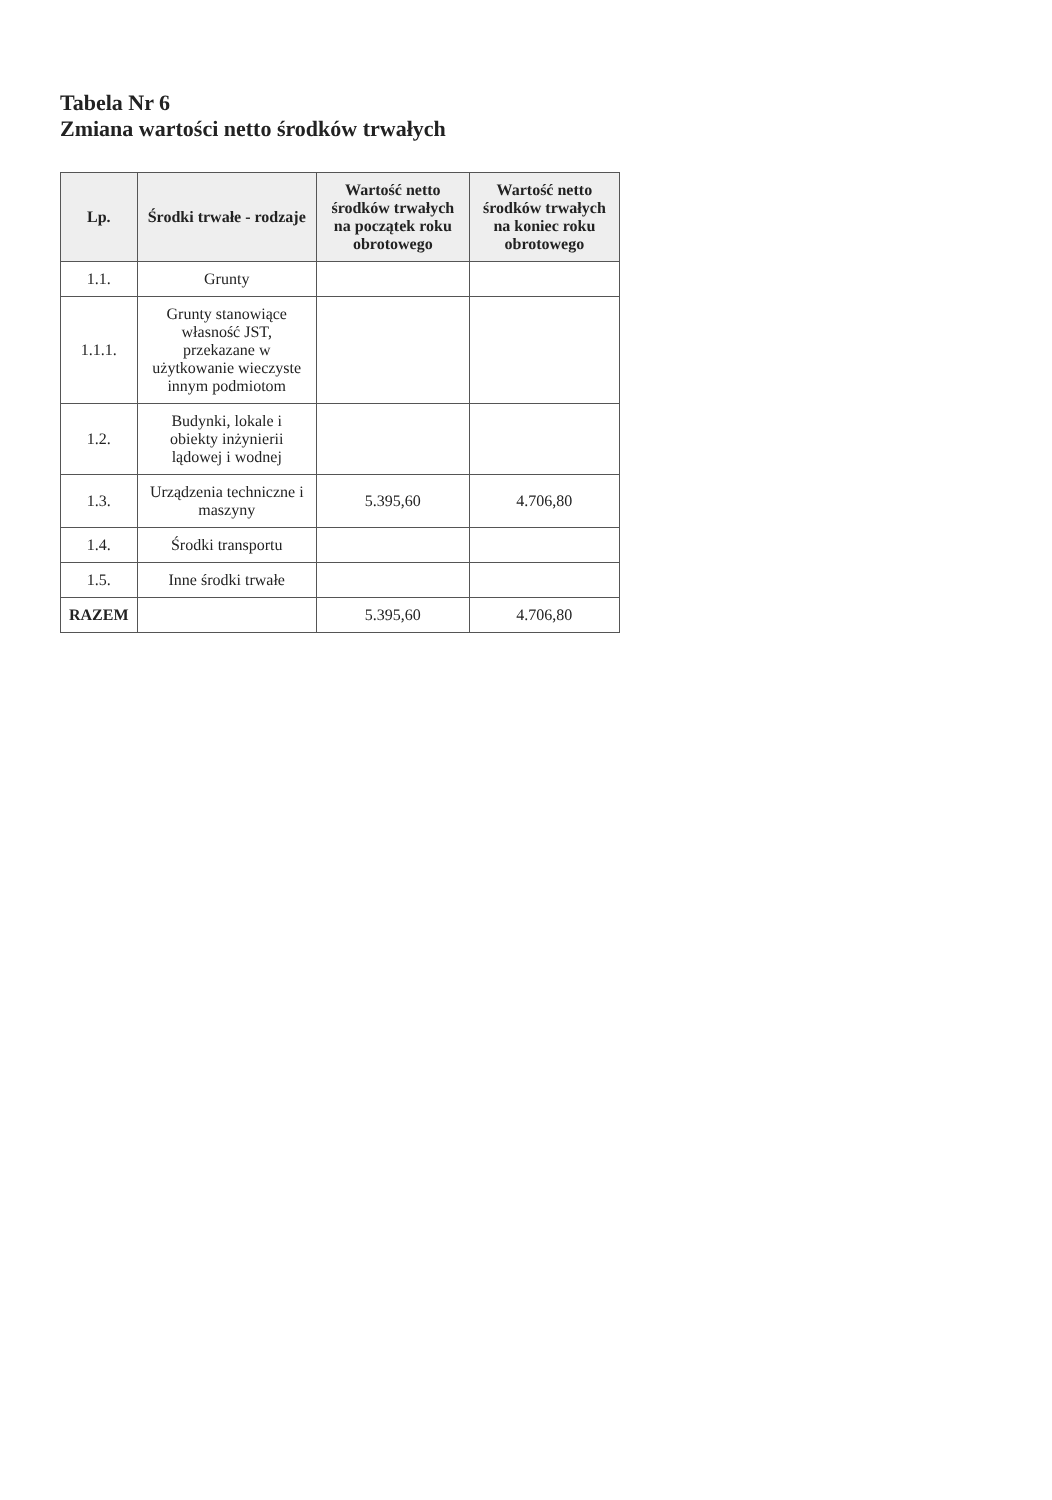Tabela Nr 6
Zmiana wartości netto środków trwałych
| Lp. | Środki trwałe - rodzaje | Wartość netto środków trwałych na początek roku obrotowego | Wartość netto środków trwałych na koniec roku obrotowego |
| --- | --- | --- | --- |
| 1.1. | Grunty | | |
| 1.1.1. | Grunty stanowiące własność JST, przekazane w użytkowanie wieczyste innym podmiotom | | |
| 1.2. | Budynki, lokale i obiekty inżynierii lądowej i wodnej | | |
| 1.3. | Urządzenia techniczne i maszyny | 5.395,60 | 4.706,80 |
| 1.4. | Środki transportu | | |
| 1.5. | Inne środki trwałe | | |
| RAZEM | | 5.395,60 | 4.706,80 |